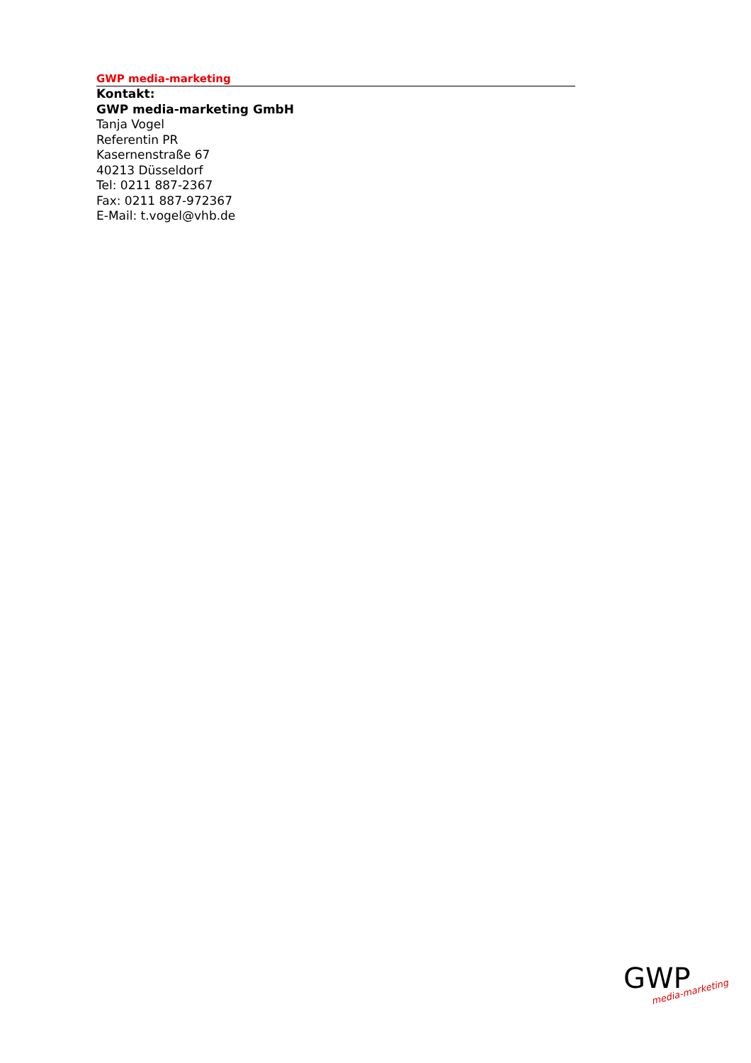GWP media-marketing
Kontakt:
GWP media-marketing GmbH
Tanja Vogel
Referentin PR
Kasernenstraße 67
40213 Düsseldorf
Tel: 0211 887-2367
Fax: 0211 887-972367
E-Mail: t.vogel@vhb.de
GWP
media-marketing